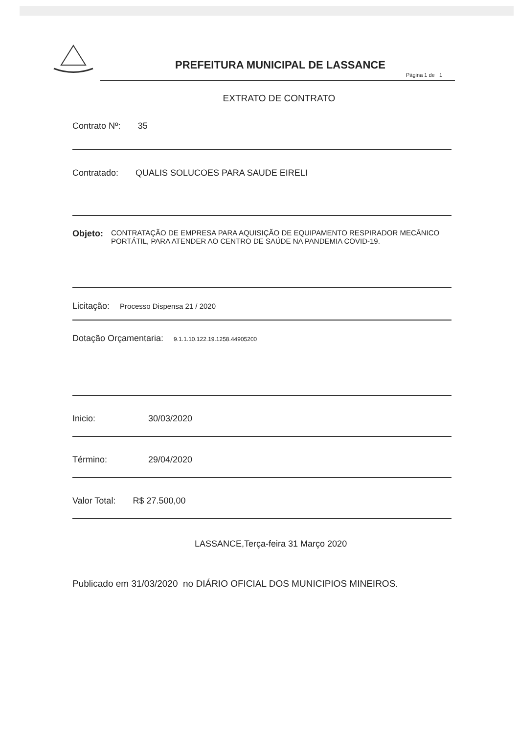PREFEITURA MUNICIPAL DE LASSANCE
Página 1 de 1
EXTRATO DE CONTRATO
Contrato Nº: 35
Contratado: QUALIS SOLUCOES PARA SAUDE EIRELI
Objeto: CONTRATAÇÃO DE EMPRESA PARA AQUISIÇÃO DE EQUIPAMENTO RESPIRADOR MECÂNICO PORTÁTIL, PARA ATENDER AO CENTRO DE SAÚDE NA PANDEMIA COVID-19.
Licitação: Processo Dispensa 21 / 2020
Dotação Orçamentaria: 9.1.1.10.122.19.1258.44905200
Inicio: 30/03/2020
Término: 29/04/2020
Valor Total: R$ 27.500,00
LASSANCE,Terça-feira 31 Março 2020
Publicado em 31/03/2020 no DIÁRIO OFICIAL DOS MUNICIPIOS MINEIROS.